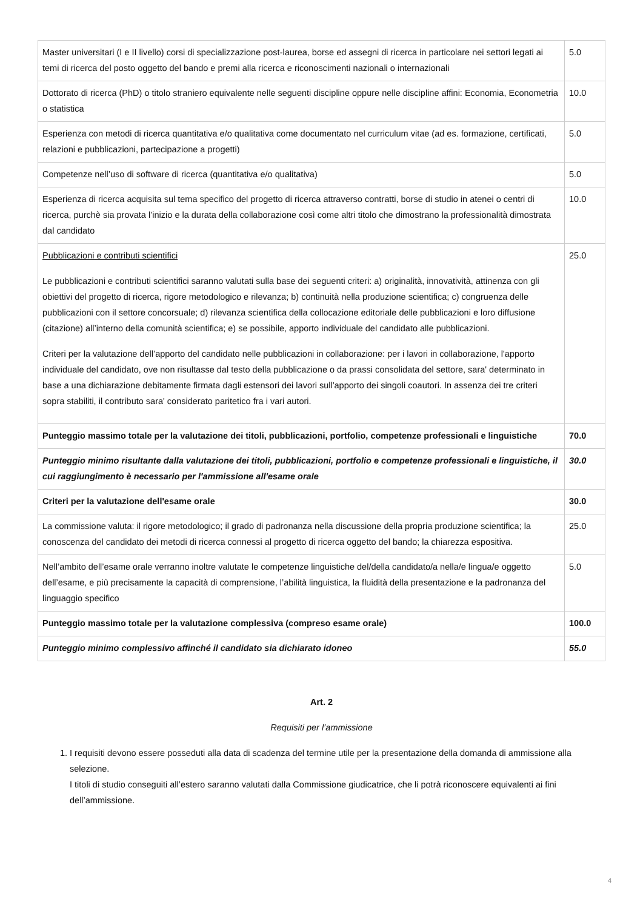| Master universitari (I e II livello) corsi di specializzazione post-laurea, borse ed assegni di ricerca in particolare nei settori legati ai temi di ricerca del posto oggetto del bando e premi alla ricerca e riconoscimenti nazionali o internazionali | 5.0 |
| Dottorato di ricerca (PhD) o titolo straniero equivalente nelle seguenti discipline oppure nelle discipline affini: Economia, Econometria o statistica | 10.0 |
| Esperienza con metodi di ricerca quantitativa e/o qualitativa come documentato nel curriculum vitae (ad es. formazione, certificati, relazioni e pubblicazioni, partecipazione a progetti) | 5.0 |
| Competenze nell’uso di software di ricerca (quantitativa e/o qualitativa) | 5.0 |
| Esperienza di ricerca acquisita sul tema specifico del progetto di ricerca attraverso contratti, borse di studio in atenei o centri di ricerca, purchè sia provata l’inizio e la durata della collaborazione così come altri titolo che dimostrano la professionalità dimostrata dal candidato | 10.0 |
| Pubblicazioni e contributi scientifici Le pubblicazioni e contributi scientifici saranno valutati sulla base dei seguenti criteri: a) originalità, innovatività, attinenza con gli obiettivi del progetto di ricerca, rigore metodologico e rilevanza; b) continuità nella produzione scientifica; c) congruenza delle pubblicazioni con il settore concorsuale; d) rilevanza scientifica della collocazione editoriale delle pubblicazioni e loro diffusione (citazione) all’interno della comunità scientifica; e) se possibile, apporto individuale del candidato alle pubblicazioni. Criteri per la valutazione dell’apporto del candidato nelle pubblicazioni in collaborazione: per i lavori in collaborazione, l'apporto individuale del candidato, ove non risultasse dal testo della pubblicazione o da prassi consolidata del settore, sara' determinato in base a una dichiarazione debitamente firmata dagli estensori dei lavori sull'apporto dei singoli coautori. In assenza dei tre criteri sopra stabiliti, il contributo sara' considerato paritetico fra i vari autori. | 25.0 |
| Punteggio massimo totale per la valutazione dei titoli, pubblicazioni, portfolio, competenze professionali e linguistiche | 70.0 |
| Punteggio minimo risultante dalla valutazione dei titoli, pubblicazioni, portfolio e competenze professionali e linguistiche, il cui raggiungimento è necessario per l'ammissione all'esame orale | 30.0 |
| Criteri per la valutazione dell'esame orale | 30.0 |
| La commissione valuta: il rigore metodologico; il grado di padronanza nella discussione della propria produzione scientifica; la conoscenza del candidato dei metodi di ricerca connessi al progetto di ricerca oggetto del bando; la chiarezza espositiva. | 25.0 |
| Nell’ambito dell’esame orale verranno inoltre valutate le competenze linguistiche del/della candidato/a nella/e lingua/e oggetto dell’esame, e più precisamente la capacità di comprensione, l’abilità linguistica, la fluidità della presentazione e la padronanza del linguaggio specifico | 5.0 |
| Punteggio massimo totale per la valutazione complessiva (compreso esame orale) | 100.0 |
| Punteggio minimo complessivo affinché il candidato sia dichiarato idoneo | 55.0 |
Art. 2
Requisiti per l’ammissione
1. I requisiti devono essere posseduti alla data di scadenza del termine utile per la presentazione della domanda di ammissione alla selezione.
I titoli di studio conseguiti all’estero saranno valutati dalla Commissione giudicatrice, che li potrà riconoscere equivalenti ai fini dell’ammissione.
4